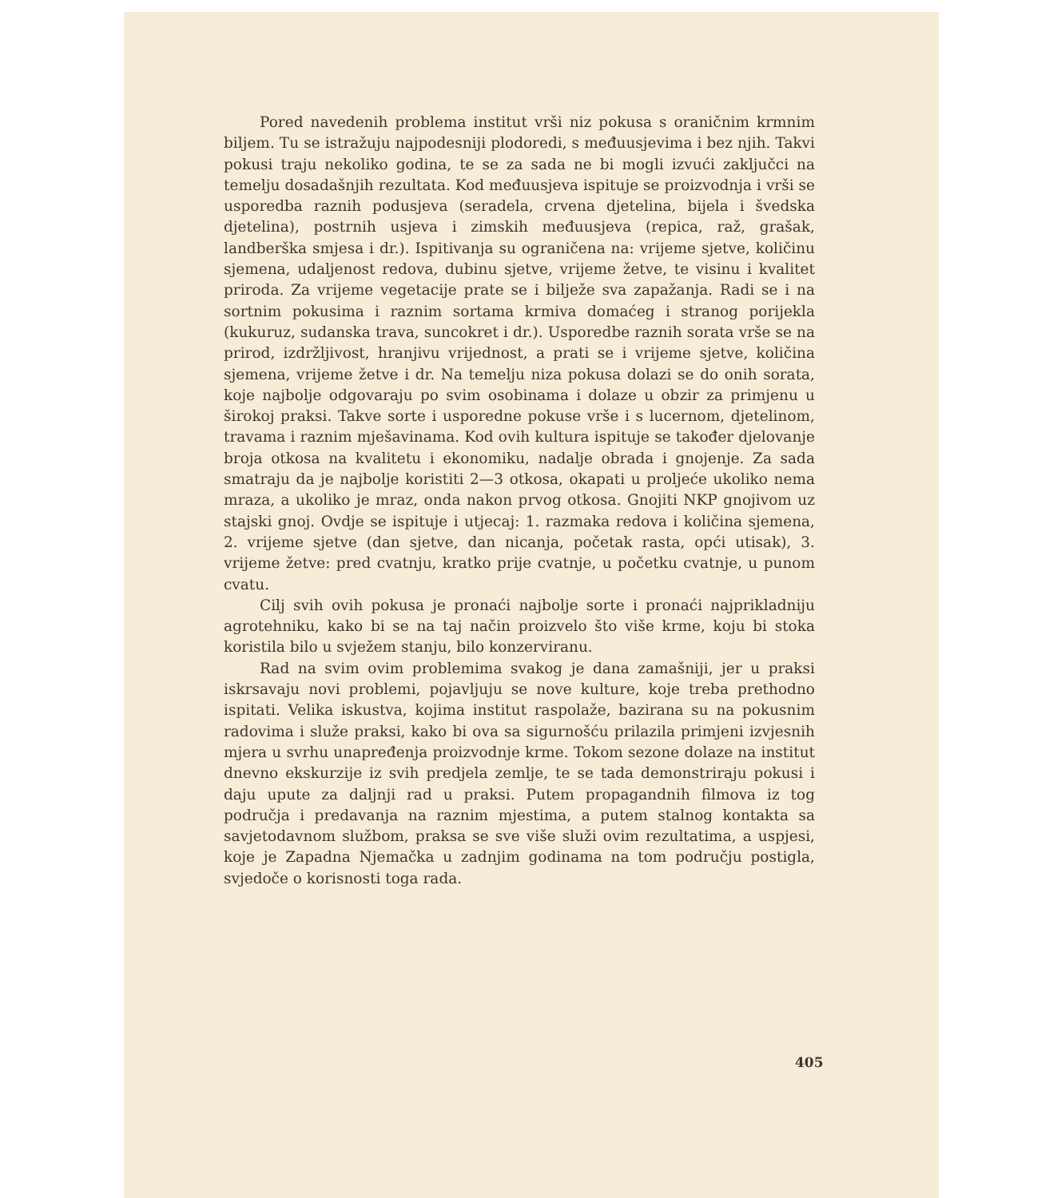Pored navedenih problema institut vrši niz pokusa s oraničnim krmnim biljem. Tu se istražuju najpodesniji plodoredi, s međuusjevima i bez njih. Takvi pokusi traju nekoliko godina, te se za sada ne bi mogli izvući zaključci na temelju dosadašnjih rezultata. Kod međuusjeva ispituje se proizvodnja i vrši se usporedba raznih podusjeva (seradela, crvena djetelina, bijela i švedska djetelina), postrnih usjeva i zimskih međuusjeva (repica, raž, grašak, landberška smjesa i dr.). Ispitivanja su ograničena na: vrijeme sjetve, količinu sjemena, udaljenost redova, dubinu sjetve, vrijeme žetve, te visinu i kvalitet priroda. Za vrijeme vegetacije prate se i bilježe sva zapažanja. Radi se i na sortnim pokusima i raznim sortama krmiva domaćeg i stranog porijekla (kukuruz, sudanska trava, suncokret i dr.). Usporedbe raznih sorata vrše se na prirod, izdržljivost, hranjivu vrijednost, a prati se i vrijeme sjetve, količina sjemena, vrijeme žetve i dr. Na temelju niza pokusa dolazi se do onih sorata, koje najbolje odgovaraju po svim osobinama i dolaze u obzir za primjenu u širokoj praksi. Takve sorte i usporedne pokuse vrše i s lucernom, djetelinom, travama i raznim mješavinama. Kod ovih kultura ispituje se također djelovanje broja otkosa na kvalitetu i ekonomiku, nadalje obrada i gnojenje. Za sada smatraju da je najbolje koristiti 2—3 otkosa, okapati u proljeće ukoliko nema mraza, a ukoliko je mraz, onda nakon prvog otkosa. Gnojiti NKP gnojivom uz stajski gnoj. Ovdje se ispituje i utjecaj: 1. razmaka redova i količina sjemena, 2. vrijeme sjetve (dan sjetve, dan nicanja, početak rasta, opći utisak), 3. vrijeme žetve: pred cvatnju, kratko prije cvatnje, u početku cvatnje, u punom cvatu.
Cilj svih ovih pokusa je pronaći najbolje sorte i pronaći najprikladniju agrotehniku, kako bi se na taj način proizvelo što više krme, koju bi stoka koristila bilo u svježem stanju, bilo konzerviranu.
Rad na svim ovim problemima svakog je dana zamašniji, jer u praksi iskrsavaju novi problemi, pojavljuju se nove kulture, koje treba prethodno ispitati. Velika iskustva, kojima institut raspolaže, bazirana su na pokusnim radovima i služe praksi, kako bi ova sa sigurnošću prilazila primjeni izvjesnih mjera u svrhu unapređenja proizvodnje krme. Tokom sezone dolaze na institut dnevno ekskurzije iz svih predjela zemlje, te se tada demonstriraju pokusi i daju upute za daljnji rad u praksi. Putem propagandnih filmova iz tog područja i predavanja na raznim mjestima, a putem stalnog kontakta sa savjetodavnom službom, praksa se sve više služi ovim rezultatima, a uspjesi, koje je Zapadna Njemačka u zadnjim godinama na tom području postigla, svjedoče o korisnosti toga rada.
405